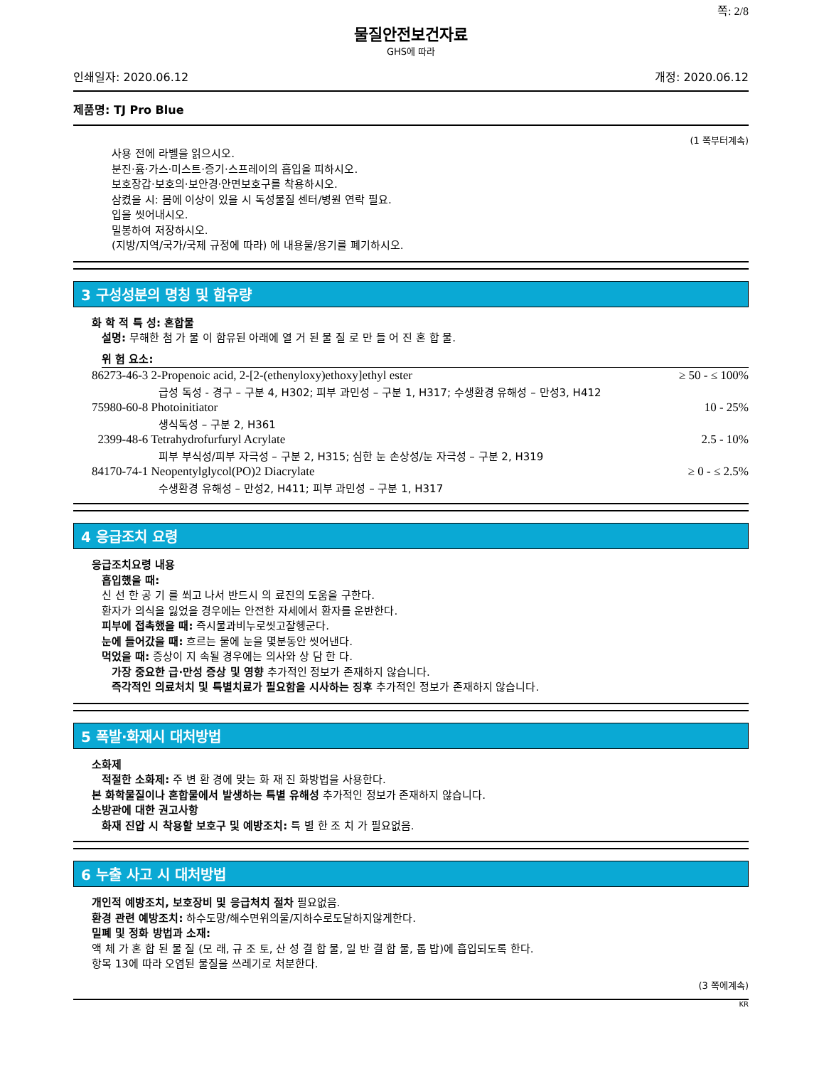쪽: 2/8
물질안전보건자료
GHS에 따라
인쇄일자: 2020.06.12 개정: 2020.06.12
제품명: TJ Pro Blue
(1 쪽부터계속)
사용 전에 라벨을 읽으시오.
분진·흄·가스·미스트·증기·스프레이의 흡입을 피하시오.
보호장갑·보호의·보안경·안면보호구를 착용하시오.
삼켰을 시: 몸에 이상이 있을 시 독성물질 센터/병원 연락 필요.
입을 씻어내시오.
밀봉하여 저장하시오.
(지방/지역/국가/국제 규정에 따라) 에 내용물/용기를 폐기하시오.
3 구성성분의 명칭 및 함유량
화 학 적 특 성: 혼합물
설명: 무해한 첨 가 물 이 함유된 아래에 열 거 된 물 질 로 만 들 어 진 혼 합 물.
위 험 요소:
| 86273-46-3 2-Propenoic acid, 2-[2-(ethenyloxy)ethoxy]ethyl ester | ≥ 50 - ≤ 100% |
| 급성 독성 - 경구 – 구분 4, H302; 피부 과민성 – 구분 1, H317; 수생환경 유해성 – 만성3, H412 | |
| 75980-60-8 Photoinitiator | 10 - 25% |
| 생식독성 – 구분 2, H361 | |
| 2399-48-6 Tetrahydrofurfuryl Acrylate | 2.5 - 10% |
| 피부 부식성/피부 자극성 – 구분 2, H315; 심한 눈 손상성/눈 자극성 – 구분 2, H319 | |
| 84170-74-1 Neopentylglycol(PO)2 Diacrylate | ≥ 0 - ≤ 2.5% |
| 수생환경 유해성 – 만성2, H411; 피부 과민성 – 구분 1, H317 | |
4 응급조치 요령
응급조치요령 내용
흡입했을 때:
신 선 한 공 기 를 쐬고 나서 반드시 의 료진의 도움을 구한다.
환자가 의식을 잃었을 경우에는 안전한 자세에서 환자를 운반한다.
피부에 접촉했을 때: 즉시물과비누로씻고잘헹군다.
눈에 들어갔을 때: 흐르는 물에 눈을 몇분동안 씻어낸다.
먹었을 때: 증상이 지 속될 경우에는 의사와 상 담 한 다.
가장 중요한 급·만성 증상 및 영향 추가적인 정보가 존재하지 않습니다.
즉각적인 의료처치 및 특별치료가 필요함을 시사하는 징후 추가적인 정보가 존재하지 않습니다.
5 폭발·화재시 대처방법
소화제
적절한 소화제: 주 변 환 경에 맞는 화 재 진 화방법을 사용한다.
본 화학물질이나 혼합물에서 발생하는 특별 유해성 추가적인 정보가 존재하지 않습니다.
소방관에 대한 권고사항
화재 진압 시 착용할 보호구 및 예방조치: 특 별 한 조 치 가 필요없음.
6 누출 사고 시 대처방법
개인적 예방조치, 보호장비 및 응급처치 절차 필요없음.
환경 관련 예방조치: 하수도망/해수면위의물/지하수로도달하지않게한다.
밀폐 및 정화 방법과 소재:
액 체 가 혼 합 된 물 질 (모 래, 규 조 토, 산 성 결 합 물, 일 반 결 합 물, 톱 밥)에 흡입되도록 한다.
항목 13에 따라 오염된 물질을 쓰레기로 처분한다.
(3 쪽에계속)
KR